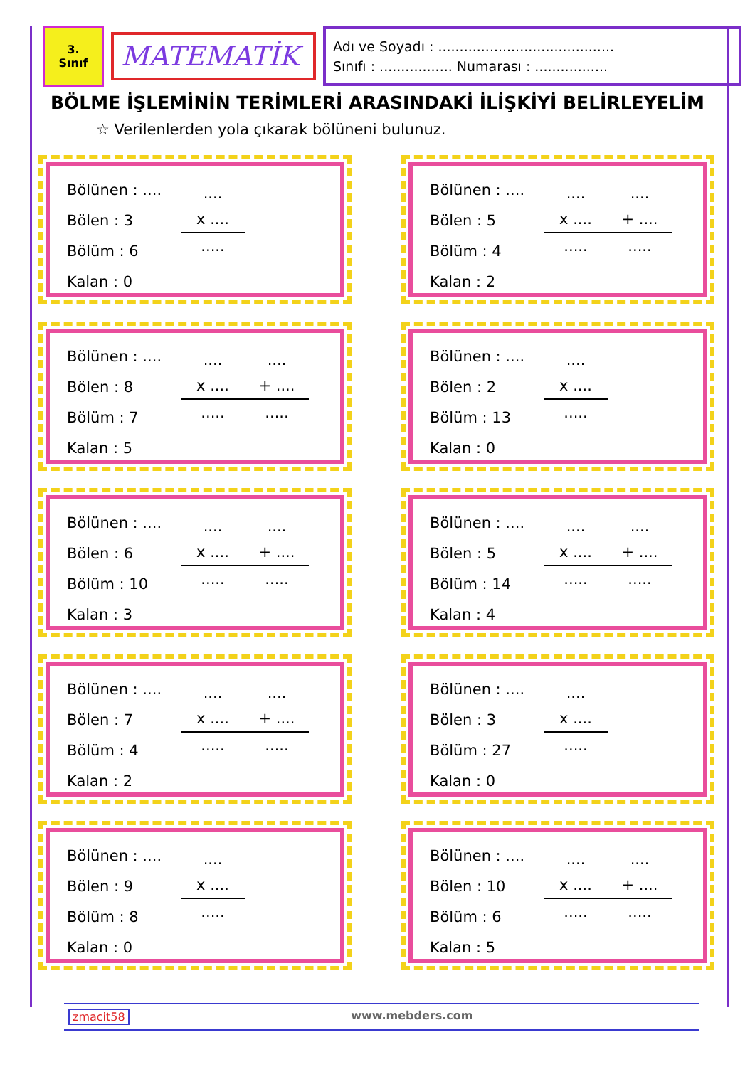3.
Sınıf
MATEMATİK
Adı ve Soyadı : .........................................
Sınıfı : ................. Numarası : .................
BÖLME İŞLEMİNİN TERİMLERİ ARASINDAKİ İLİŞKİYİ BELİRLEYELİM
☆ Verilenlerden yola çıkarak bölüneni bulunuz.
Bölünen : ....
Bölen : 3
Bölüm : 6
Kalan : 0
....
x ....
.....
Bölünen : ....
Bölen : 5
Bölüm : 4
Kalan : 2
....
x ....
.....
....
+ ....
.....
Bölünen : ....
Bölen : 8
Bölüm : 7
Kalan : 5
....
x ....
.....
....
+ ....
.....
Bölünen : ....
Bölen : 2
Bölüm : 13
Kalan : 0
....
x ....
.....
Bölünen : ....
Bölen : 6
Bölüm : 10
Kalan : 3
....
x ....
.....
....
+ ....
.....
Bölünen : ....
Bölen : 5
Bölüm : 14
Kalan : 4
....
x ....
.....
....
+ ....
.....
Bölünen : ....
Bölen : 7
Bölüm : 4
Kalan : 2
....
x ....
.....
....
+ ....
.....
Bölünen : ....
Bölen : 3
Bölüm : 27
Kalan : 0
....
x ....
.....
Bölünen : ....
Bölen : 9
Bölüm : 8
Kalan : 0
....
x ....
.....
Bölünen : ....
Bölen : 10
Bölüm : 6
Kalan : 5
....
x ....
.....
....
+ ....
.....
zmacit58 www.mebders.com